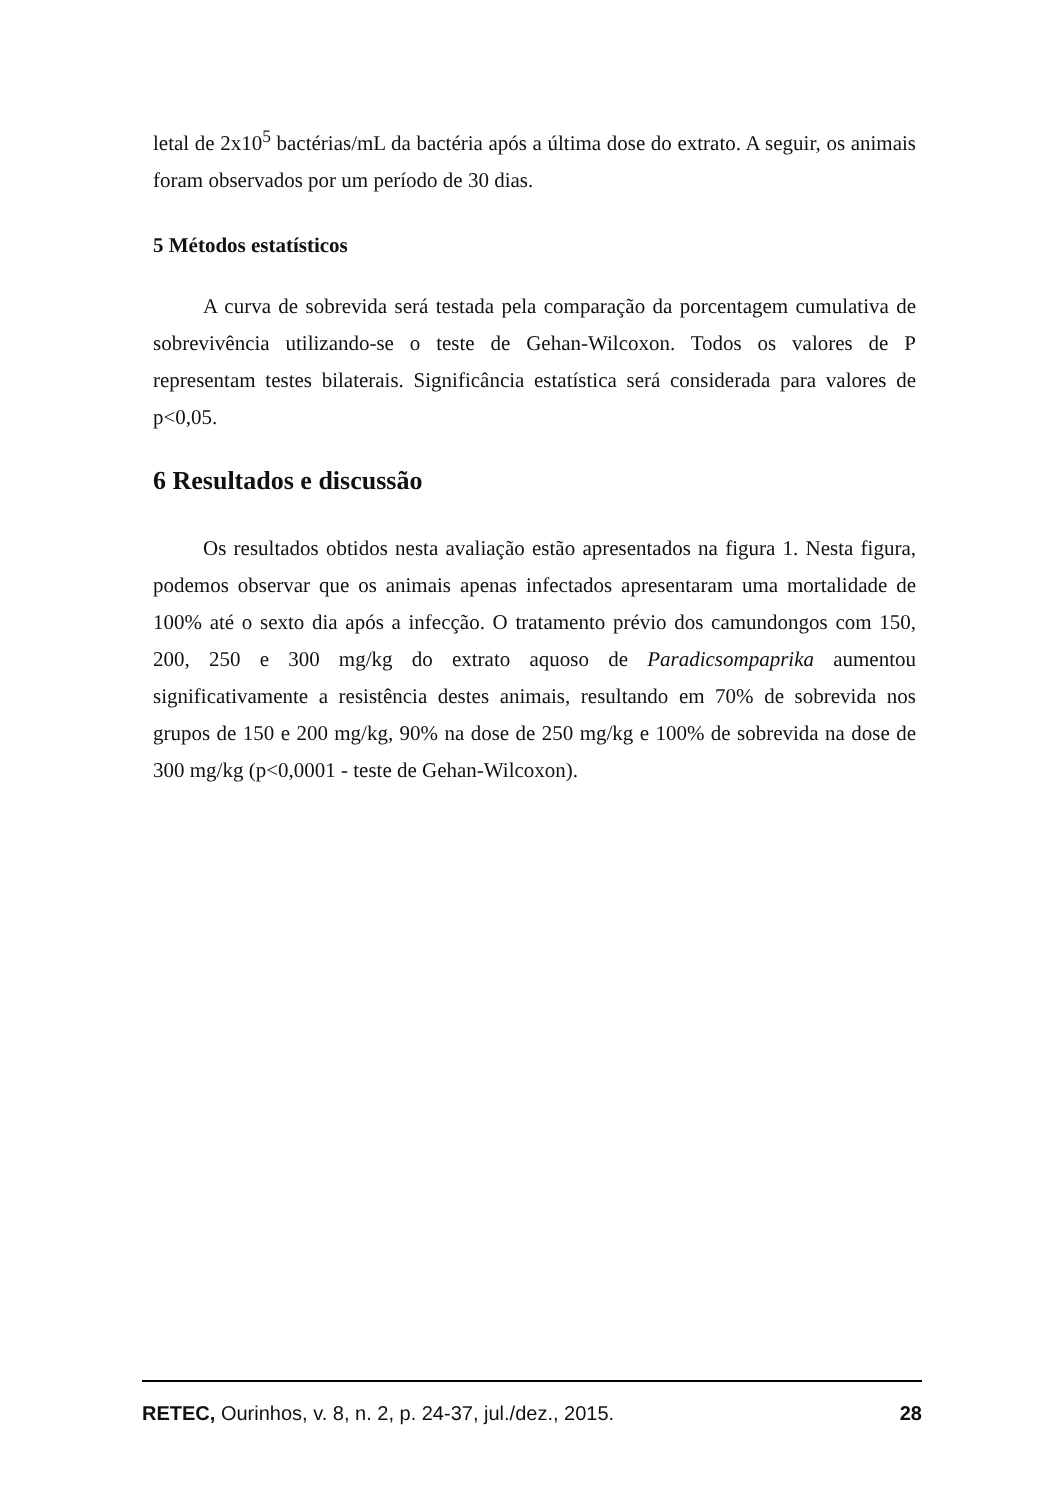letal de 2x10<sup>5</sup> bactérias/mL da bactéria após a última dose do extrato. A seguir, os animais foram observados por um período de 30 dias.
5 Métodos estatísticos
A curva de sobrevida será testada pela comparação da porcentagem cumulativa de sobrevivência utilizando-se o teste de Gehan-Wilcoxon. Todos os valores de P representam testes bilaterais. Significância estatística será considerada para valores de p<0,05.
6 Resultados e discussão
Os resultados obtidos nesta avaliação estão apresentados na figura 1. Nesta figura, podemos observar que os animais apenas infectados apresentaram uma mortalidade de 100% até o sexto dia após a infecção. O tratamento prévio dos camundongos com 150, 200, 250 e 300 mg/kg do extrato aquoso de Paradicsompaprika aumentou significativamente a resistência destes animais, resultando em 70% de sobrevida nos grupos de 150 e 200 mg/kg, 90% na dose de 250 mg/kg e 100% de sobrevida na dose de 300 mg/kg (p<0,0001 - teste de Gehan-Wilcoxon).
RETEC, Ourinhos, v. 8, n. 2, p. 24-37, jul./dez., 2015. 28